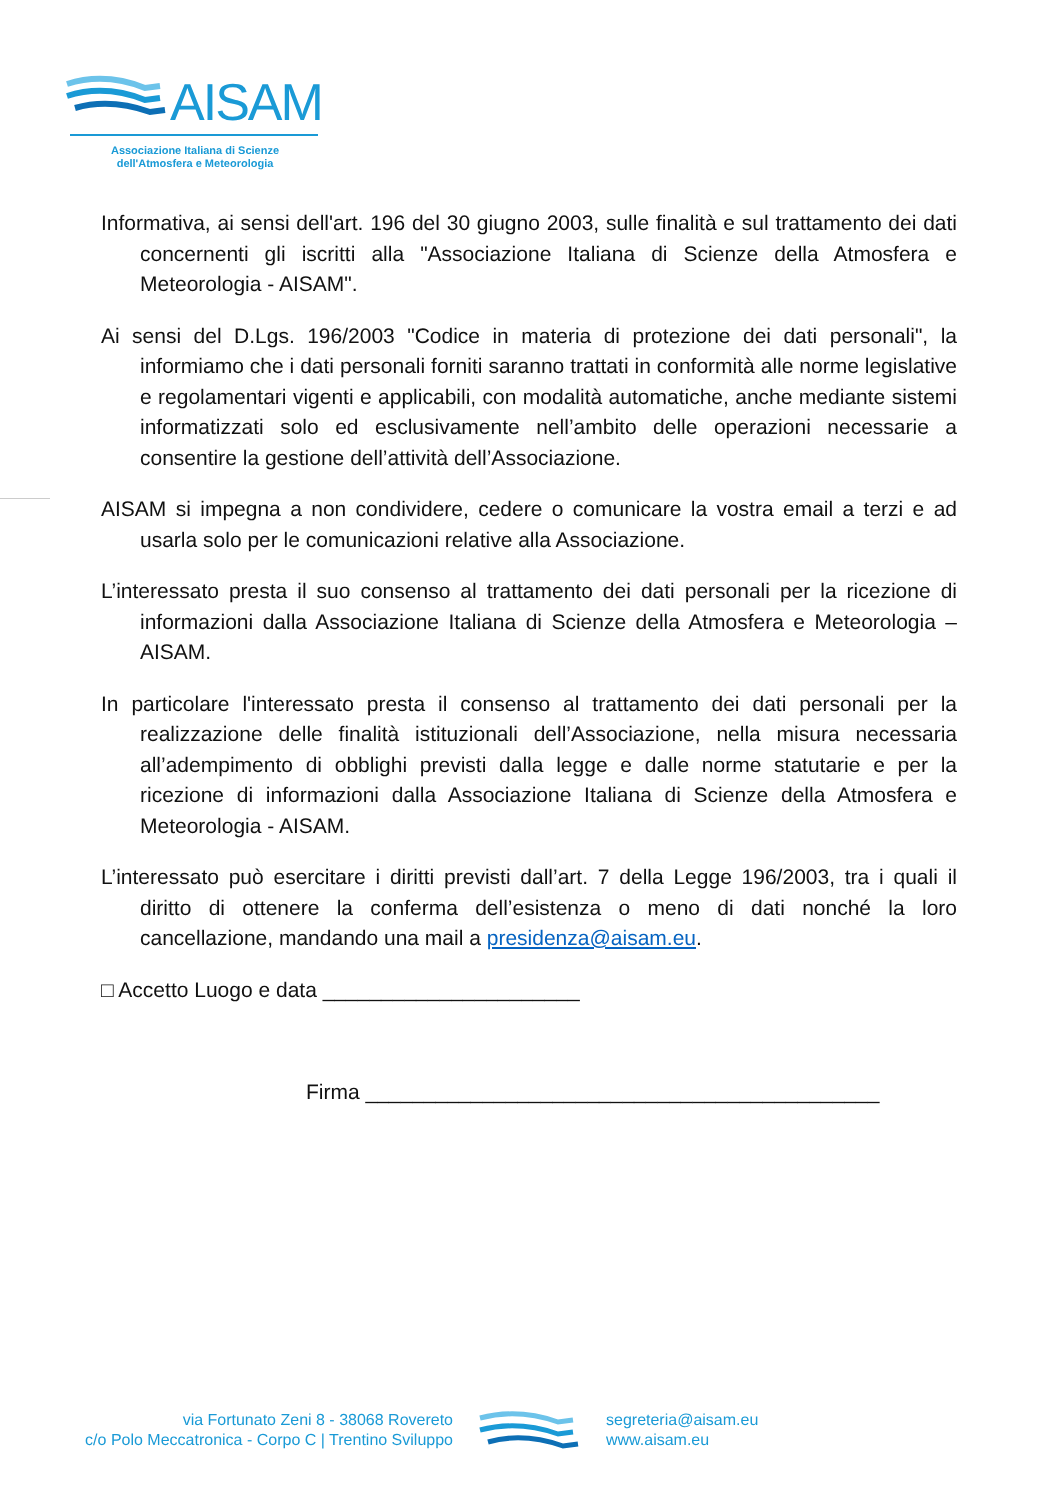AISAM
Associazione Italiana di Scienze
dell'Atmosfera e Meteorologia
Informativa, ai sensi dell'art. 196 del 30 giugno 2003, sulle finalità e sul trattamento dei dati concernenti gli iscritti alla "Associazione Italiana di Scienze della Atmosfera e Meteorologia - AISAM".
Ai sensi del D.Lgs. 196/2003 "Codice in materia di protezione dei dati personali", la informiamo che i dati personali forniti saranno trattati in conformità alle norme legislative e regolamentari vigenti e applicabili, con modalità automatiche, anche mediante sistemi informatizzati solo ed esclusivamente nell’ambito delle operazioni necessarie a consentire la gestione dell’attività dell’Associazione.
AISAM si impegna a non condividere, cedere o comunicare la vostra email a terzi e ad usarla solo per le comunicazioni relative alla Associazione.
L’interessato presta il suo consenso al trattamento dei dati personali per la ricezione di informazioni dalla Associazione Italiana di Scienze della Atmosfera e Meteorologia – AISAM.
In particolare l'interessato presta il consenso al trattamento dei dati personali per la realizzazione delle finalità istituzionali dell’Associazione, nella misura necessaria all’adempimento di obblighi previsti dalla legge e dalle norme statutarie e per la ricezione di informazioni dalla Associazione Italiana di Scienze della Atmosfera e Meteorologia - AISAM.
L’interessato può esercitare i diritti previsti dall’art. 7 della Legge 196/2003, tra i quali il diritto di ottenere la conferma dell’esistenza o meno di dati nonché la loro cancellazione, mandando una mail a presidenza@aisam.eu.
□ Accetto Luogo e data ______________________
Firma ____________________________________________
via Fortunato Zeni 8 - 38068 Rovereto
c/o Polo Meccatronica - Corpo C | Trentino Sviluppo
segreteria@aisam.eu
www.aisam.eu